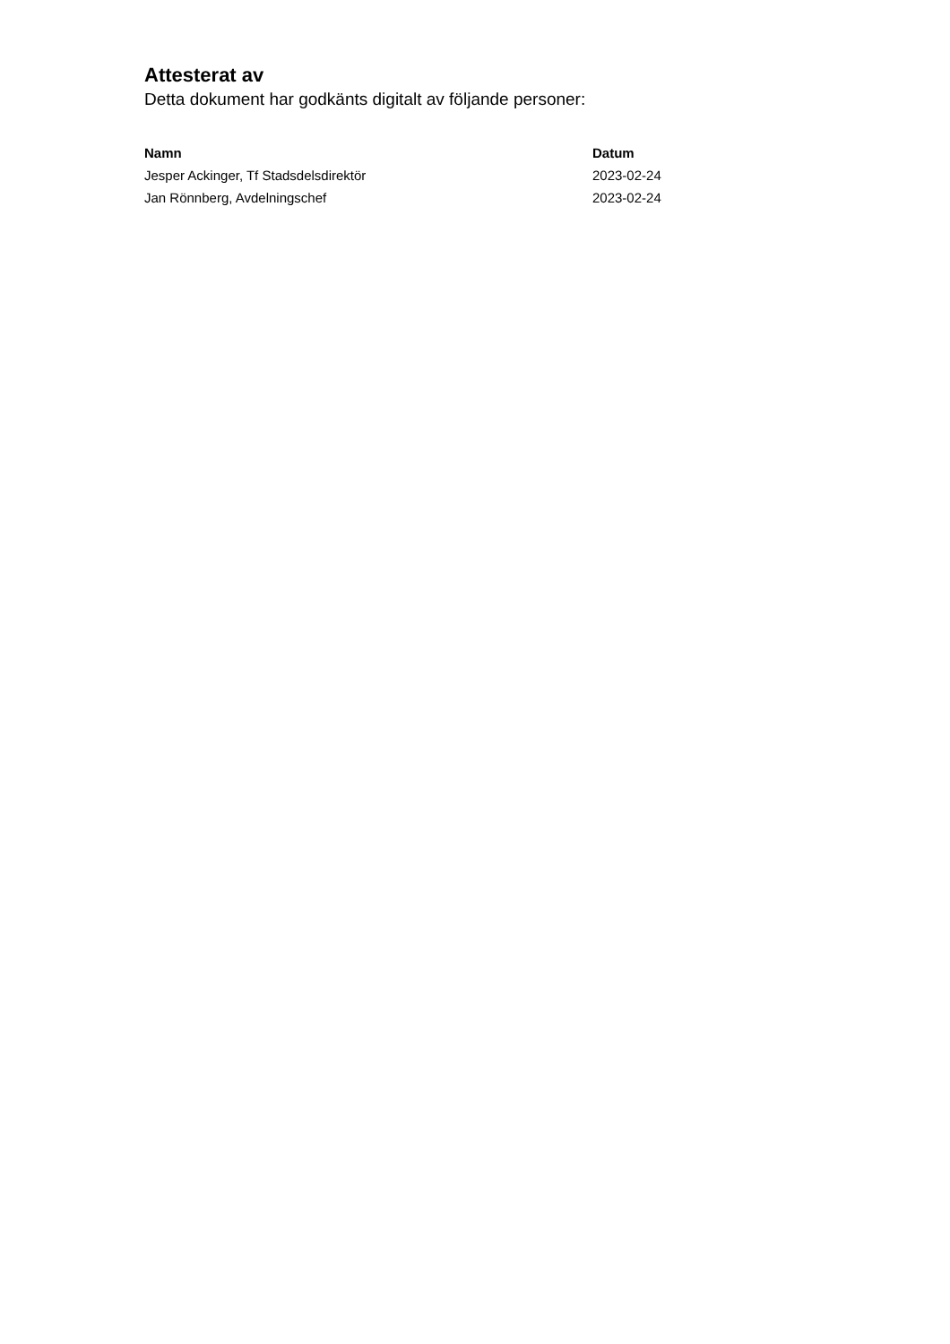Attesterat av
Detta dokument har godkänts digitalt av följande personer:
| Namn | Datum |
| --- | --- |
| Jesper Ackinger, Tf Stadsdelsdirektör | 2023-02-24 |
| Jan Rönnberg, Avdelningschef | 2023-02-24 |